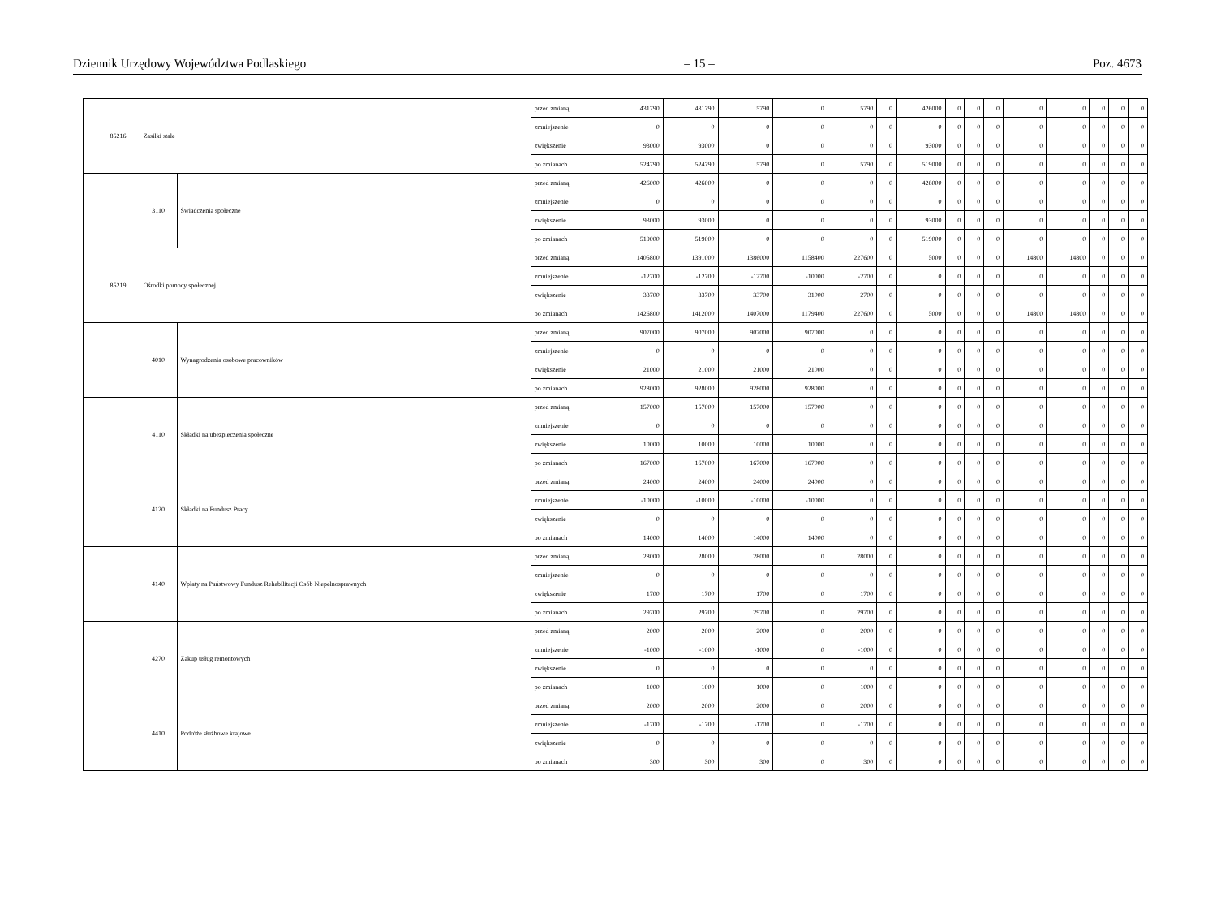Dziennik Urzędowy Województwa Podlaskiego – 15 – Poz. 4673
| | 85216 | Zasiłki stałe | | przed zmianą | 431790 | 431790 | 5790 | 0 | 5790 | 0 | 426000 | 0 | 0 | 0 | 0 | 0 | 0 | 0 | 0 |
| | | | | zmniejszenie | 0 | 0 | 0 | 0 | 0 | 0 | 0 | 0 | 0 | 0 | 0 | 0 | 0 | 0 | 0 |
| | | | | zwiększenie | 93000 | 93000 | 0 | 0 | 0 | 0 | 93000 | 0 | 0 | 0 | 0 | 0 | 0 | 0 | 0 |
| | | | | po zmianach | 524790 | 524790 | 5790 | 0 | 5790 | 0 | 519000 | 0 | 0 | 0 | 0 | 0 | 0 | 0 | 0 |
| | | 3110 | Świadczenia społeczne | przed zmianą | 426000 | 426000 | 0 | 0 | 0 | 0 | 426000 | 0 | 0 | 0 | 0 | 0 | 0 | 0 | 0 |
| | | | | zmniejszenie | 0 | 0 | 0 | 0 | 0 | 0 | 0 | 0 | 0 | 0 | 0 | 0 | 0 | 0 | 0 |
| | | | | zwiększenie | 93000 | 93000 | 0 | 0 | 0 | 0 | 93000 | 0 | 0 | 0 | 0 | 0 | 0 | 0 | 0 |
| | | | | po zmianach | 519000 | 519000 | 0 | 0 | 0 | 0 | 519000 | 0 | 0 | 0 | 0 | 0 | 0 | 0 | 0 |
| | 85219 | Ośrodki pomocy społecznej | | przed zmianą | 1405800 | 1391000 | 1386000 | 1158400 | 227600 | 0 | 5000 | 0 | 0 | 0 | 14800 | 14800 | 0 | 0 | 0 |
| | | | | zmniejszenie | -12700 | -12700 | -12700 | -10000 | -2700 | 0 | 0 | 0 | 0 | 0 | 0 | 0 | 0 | 0 | 0 |
| | | | | zwiększenie | 33700 | 33700 | 33700 | 31000 | 2700 | 0 | 0 | 0 | 0 | 0 | 0 | 0 | 0 | 0 | 0 |
| | | | | po zmianach | 1426800 | 1412000 | 1407000 | 1179400 | 227600 | 0 | 5000 | 0 | 0 | 0 | 14800 | 14800 | 0 | 0 | 0 |
| | | 4010 | Wynagrodzenia osobowe pracowników | przed zmianą | 907000 | 907000 | 907000 | 907000 | 0 | 0 | 0 | 0 | 0 | 0 | 0 | 0 | 0 | 0 | 0 |
| | | | | zmniejszenie | 0 | 0 | 0 | 0 | 0 | 0 | 0 | 0 | 0 | 0 | 0 | 0 | 0 | 0 | 0 |
| | | | | zwiększenie | 21000 | 21000 | 21000 | 21000 | 0 | 0 | 0 | 0 | 0 | 0 | 0 | 0 | 0 | 0 | 0 |
| | | | | po zmianach | 928000 | 928000 | 928000 | 928000 | 0 | 0 | 0 | 0 | 0 | 0 | 0 | 0 | 0 | 0 | 0 |
| | | 4110 | Składki na ubezpieczenia społeczne | przed zmianą | 157000 | 157000 | 157000 | 157000 | 0 | 0 | 0 | 0 | 0 | 0 | 0 | 0 | 0 | 0 | 0 |
| | | | | zmniejszenie | 0 | 0 | 0 | 0 | 0 | 0 | 0 | 0 | 0 | 0 | 0 | 0 | 0 | 0 | 0 |
| | | | | zwiększenie | 10000 | 10000 | 10000 | 10000 | 0 | 0 | 0 | 0 | 0 | 0 | 0 | 0 | 0 | 0 | 0 |
| | | | | po zmianach | 167000 | 167000 | 167000 | 167000 | 0 | 0 | 0 | 0 | 0 | 0 | 0 | 0 | 0 | 0 | 0 |
| | | 4120 | Składki na Fundusz Pracy | przed zmianą | 24000 | 24000 | 24000 | 24000 | 0 | 0 | 0 | 0 | 0 | 0 | 0 | 0 | 0 | 0 | 0 |
| | | | | zmniejszenie | -10000 | -10000 | -10000 | -10000 | 0 | 0 | 0 | 0 | 0 | 0 | 0 | 0 | 0 | 0 | 0 |
| | | | | zwiększenie | 0 | 0 | 0 | 0 | 0 | 0 | 0 | 0 | 0 | 0 | 0 | 0 | 0 | 0 | 0 |
| | | | | po zmianach | 14000 | 14000 | 14000 | 14000 | 0 | 0 | 0 | 0 | 0 | 0 | 0 | 0 | 0 | 0 | 0 |
| | | 4140 | Wpłaty na Państwowy Fundusz Rehabilitacji Osób Niepełnosprawnych | przed zmianą | 28000 | 28000 | 28000 | 0 | 28000 | 0 | 0 | 0 | 0 | 0 | 0 | 0 | 0 | 0 | 0 |
| | | | | zmniejszenie | 0 | 0 | 0 | 0 | 0 | 0 | 0 | 0 | 0 | 0 | 0 | 0 | 0 | 0 | 0 |
| | | | | zwiększenie | 1700 | 1700 | 1700 | 0 | 1700 | 0 | 0 | 0 | 0 | 0 | 0 | 0 | 0 | 0 | 0 |
| | | | | po zmianach | 29700 | 29700 | 29700 | 0 | 29700 | 0 | 0 | 0 | 0 | 0 | 0 | 0 | 0 | 0 | 0 |
| | | 4270 | Zakup usług remontowych | przed zmianą | 2000 | 2000 | 2000 | 0 | 2000 | 0 | 0 | 0 | 0 | 0 | 0 | 0 | 0 | 0 | 0 |
| | | | | zmniejszenie | -1000 | -1000 | -1000 | 0 | -1000 | 0 | 0 | 0 | 0 | 0 | 0 | 0 | 0 | 0 | 0 |
| | | | | zwiększenie | 0 | 0 | 0 | 0 | 0 | 0 | 0 | 0 | 0 | 0 | 0 | 0 | 0 | 0 | 0 |
| | | | | po zmianach | 1000 | 1000 | 1000 | 0 | 1000 | 0 | 0 | 0 | 0 | 0 | 0 | 0 | 0 | 0 | 0 |
| | | 4410 | Podróże służbowe krajowe | przed zmianą | 2000 | 2000 | 2000 | 0 | 2000 | 0 | 0 | 0 | 0 | 0 | 0 | 0 | 0 | 0 | 0 |
| | | | | zmniejszenie | -1700 | -1700 | -1700 | 0 | -1700 | 0 | 0 | 0 | 0 | 0 | 0 | 0 | 0 | 0 | 0 |
| | | | | zwiększenie | 0 | 0 | 0 | 0 | 0 | 0 | 0 | 0 | 0 | 0 | 0 | 0 | 0 | 0 | 0 |
| | | | | po zmianach | 300 | 300 | 300 | 0 | 300 | 0 | 0 | 0 | 0 | 0 | 0 | 0 | 0 | 0 | 0 |